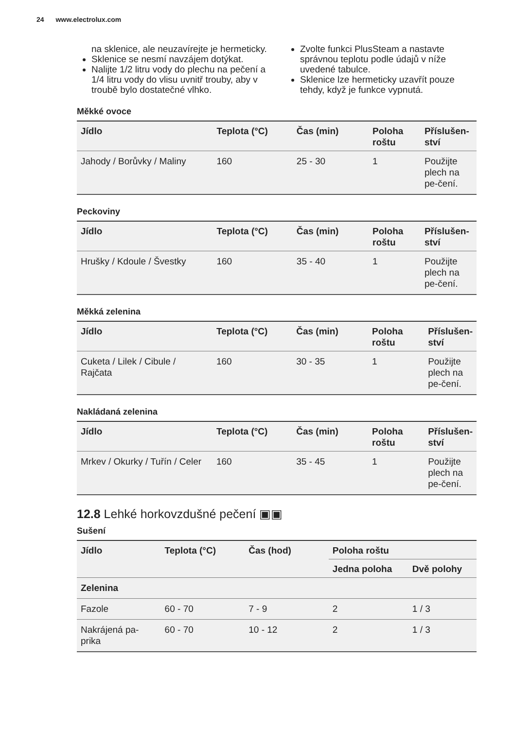24 www.electrolux.com
na sklenice, ale neuzavírejte je hermeticky.
Sklenice se nesmí navzájem dotýkat.
Nalijte 1/2 litru vody do plechu na pečení a 1/4 litru vody do vlisu uvnitř trouby, aby v troubě bylo dostatečné vlhko.
Zvolte funkci PlusSteam a nastavte správnou teplotu podle údajů v níže uvedené tabulce.
Sklenice lze hermeticky uzavřít pouze tehdy, když je funkce vypnutá.
Měkké ovoce
| Jídlo | Teplota (°C) | Čas (min) | Poloha roštu | Příslušen-ství |
| --- | --- | --- | --- | --- |
| Jahody / Borůvky / Maliny | 160 | 25 - 30 | 1 | Použijte plech na pe-čení. |
Peckoviny
| Jídlo | Teplota (°C) | Čas (min) | Poloha roštu | Příslušen-ství |
| --- | --- | --- | --- | --- |
| Hrušky / Kdoule / Švestky | 160 | 35 - 40 | 1 | Použijte plech na pe-čení. |
Měkká zelenina
| Jídlo | Teplota (°C) | Čas (min) | Poloha roštu | Příslušen-ství |
| --- | --- | --- | --- | --- |
| Cuketa / Lilek / Cibule / Rajčata | 160 | 30 - 35 | 1 | Použijte plech na pe-čení. |
Nakládaná zelenina
| Jídlo | Teplota (°C) | Čas (min) | Poloha roštu | Příslušen-ství |
| --- | --- | --- | --- | --- |
| Mrkev / Okurky / Tuřín / Celer | 160 | 35 - 45 | 1 | Použijte plech na pe-čení. |
12.8 Lehké horkovzdušné pečení ▣▣
Sušení
| Jídlo | Teplota (°C) | Čas (hod) | Poloha roštu | |
| --- | --- | --- | --- | --- |
| | | | Jedna poloha | Dvě polohy |
| Zelenina | | | | |
| Fazole | 60 - 70 | 7 - 9 | 2 | 1 / 3 |
| Nakrájená pa-prika | 60 - 70 | 10 - 12 | 2 | 1 / 3 |